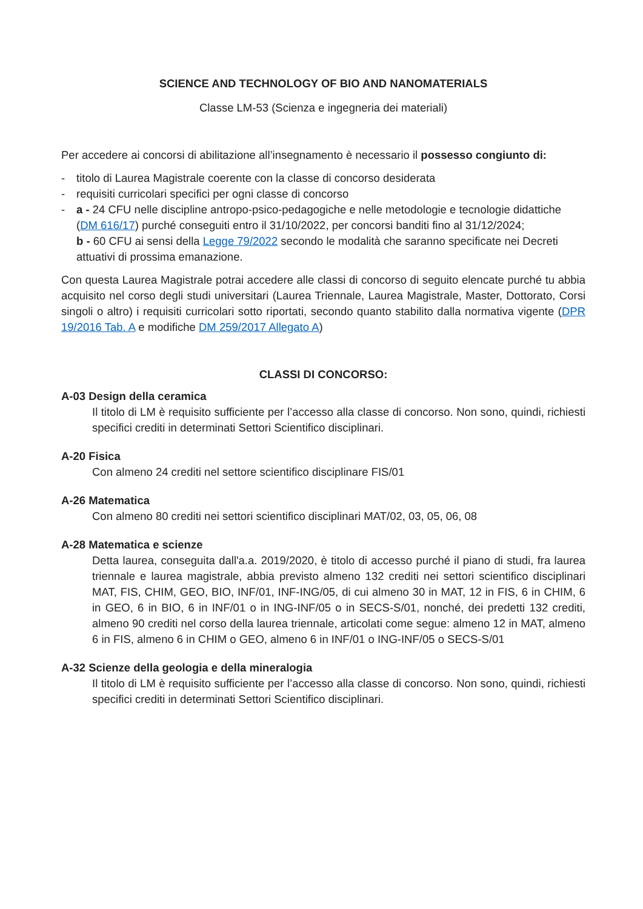SCIENCE AND TECHNOLOGY OF BIO AND NANOMATERIALS
Classe LM-53 (Scienza e ingegneria dei materiali)
Per accedere ai concorsi di abilitazione all’insegnamento è necessario il possesso congiunto di:
- titolo di Laurea Magistrale coerente con la classe di concorso desiderata
- requisiti curricolari specifici per ogni classe di concorso
- a - 24 CFU nelle discipline antropo-psico-pedagogiche e nelle metodologie e tecnologie didattiche (DM 616/17) purché conseguiti entro il 31/10/2022, per concorsi banditi fino al 31/12/2024;
b - 60 CFU ai sensi della Legge 79/2022 secondo le modalità che saranno specificate nei Decreti attuativi di prossima emanazione.
Con questa Laurea Magistrale potrai accedere alle classi di concorso di seguito elencate purché tu abbia acquisito nel corso degli studi universitari (Laurea Triennale, Laurea Magistrale, Master, Dottorato, Corsi singoli o altro) i requisiti curricolari sotto riportati, secondo quanto stabilito dalla normativa vigente (DPR 19/2016 Tab. A e modifiche DM 259/2017 Allegato A)
CLASSI DI CONCORSO:
A-03 Design della ceramica
Il titolo di LM è requisito sufficiente per l’accesso alla classe di concorso. Non sono, quindi, richiesti specifici crediti in determinati Settori Scientifico disciplinari.
A-20 Fisica
Con almeno 24 crediti nel settore scientifico disciplinare FIS/01
A-26 Matematica
Con almeno 80 crediti nei settori scientifico disciplinari MAT/02, 03, 05, 06, 08
A-28 Matematica e scienze
Detta laurea, conseguita dall'a.a. 2019/2020, è titolo di accesso purché il piano di studi, fra laurea triennale e laurea magistrale, abbia previsto almeno 132 crediti nei settori scientifico disciplinari MAT, FIS, CHIM, GEO, BIO, INF/01, INF-ING/05, di cui almeno 30 in MAT, 12 in FIS, 6 in CHIM, 6 in GEO, 6 in BIO, 6 in INF/01 o in ING-INF/05 o in SECS-S/01, nonché, dei predetti 132 crediti, almeno 90 crediti nel corso della laurea triennale, articolati come segue: almeno 12 in MAT, almeno 6 in FIS, almeno 6 in CHIM o GEO, almeno 6 in INF/01 o ING-INF/05 o SECS-S/01
A-32 Scienze della geologia e della mineralogia
Il titolo di LM è requisito sufficiente per l’accesso alla classe di concorso. Non sono, quindi, richiesti specifici crediti in determinati Settori Scientifico disciplinari.